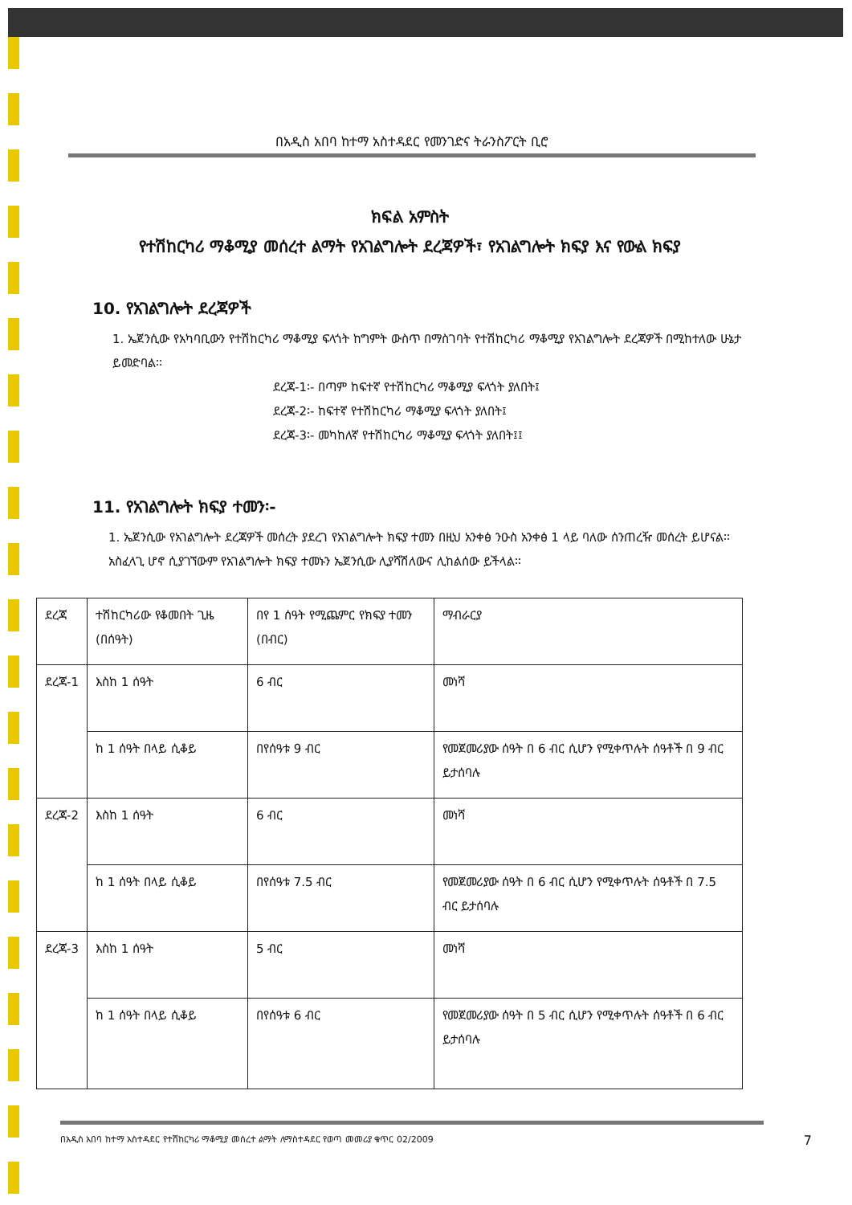በአዲስ አበባ ከተማ አስተዳደር የመንገድና ትራንስፖርት ቢሮ
ክፍል አምስት
የተሽከርካሪ ማቆሚያ መሰረተ ልማት የአገልግሎት ደረጃዎች፣ የአገልግሎት ክፍያ እና የውል ክፍያ
10. የአገልግሎት ደረጃዎች
1. ኤጀንሲው የአካባቢውን የተሽከርካሪ ማቆሚያ ፍላጎት ከግምት ውስጥ በማስገባት የተሽከርካሪ ማቆሚያ የአገልግሎት ደረጃዎች በሚከተለው ሁኔታ ይመድባል፡፡
ደረጃ-1፡- በጣም ከፍተኛ የተሽከርካሪ ማቆሚያ ፍላጎት ያለበት፤
ደረጃ-2፡- ከፍተኛ የተሽከርካሪ ማቆሚያ ፍላጎት ያለበት፤
ደረጃ-3፡- መካከለኛ የተሽከርካሪ ማቆሚያ ፍላጎት ያለበት፤፤
11. የአገልግሎት ክፍያ ተመን፡-
1. ኤጀንሲው የአገልግሎት ደረጃዎች መሰረት ያደረገ የአገልግሎት ክፍያ ተመን በዚህ አንቀፅ ንዑስ አንቀፅ 1 ላይ ባለው ሰንጠረዥ መሰረት ይሆናል፡፡ አስፈላጊ ሆኖ ሲያገኘውም የአገልግሎት ክፍያ ተመኑን ኤጀንሲው ሊያሻሽለውና ሊከልሰው ይችላል፡፡
| ደረጃ | ተሽከርካሪው የቆመበት ጊዜ (በሰዓት) | በየ 1 ሰዓት የሚጨምር የክፍያ ተመን (በብር) | ማብራርያ |
| ደረጃ-1 | እስከ 1 ሰዓት | 6 ብር | መነሻ |
| | ከ 1 ሰዓት በላይ ሲቆይ | በየሰዓቱ 9 ብር | የመጀመሪያው ሰዓት በ 6 ብር ሲሆን የሚቀጥሉት ሰዓቶች በ 9 ብር ይታሰባሉ |
| ደረጃ-2 | እስከ 1 ሰዓት | 6 ብር | መነሻ |
| | ከ 1 ሰዓት በላይ ሲቆይ | በየሰዓቱ 7.5 ብር | የመጀመሪያው ሰዓት በ 6 ብር ሲሆን የሚቀጥሉት ሰዓቶች በ 7.5 ብር ይታሰባሉ |
| ደረጃ-3 | እስከ 1 ሰዓት | 5 ብር | መነሻ |
| | ከ 1 ሰዓት በላይ ሲቆይ | በየሰዓቱ 6 ብር | የመጀመሪያው ሰዓት በ 5 ብር ሲሆን የሚቀጥሉት ሰዓቶች በ 6 ብር ይታሰባሉ |
በአዲስ አበባ ከተማ አስተዳደር የተሽከርካሪ ማቆሚያ መሰረተ ልማት ለማስተዳደር የወጣ መመሪያ ቁጥር 02/2009 7